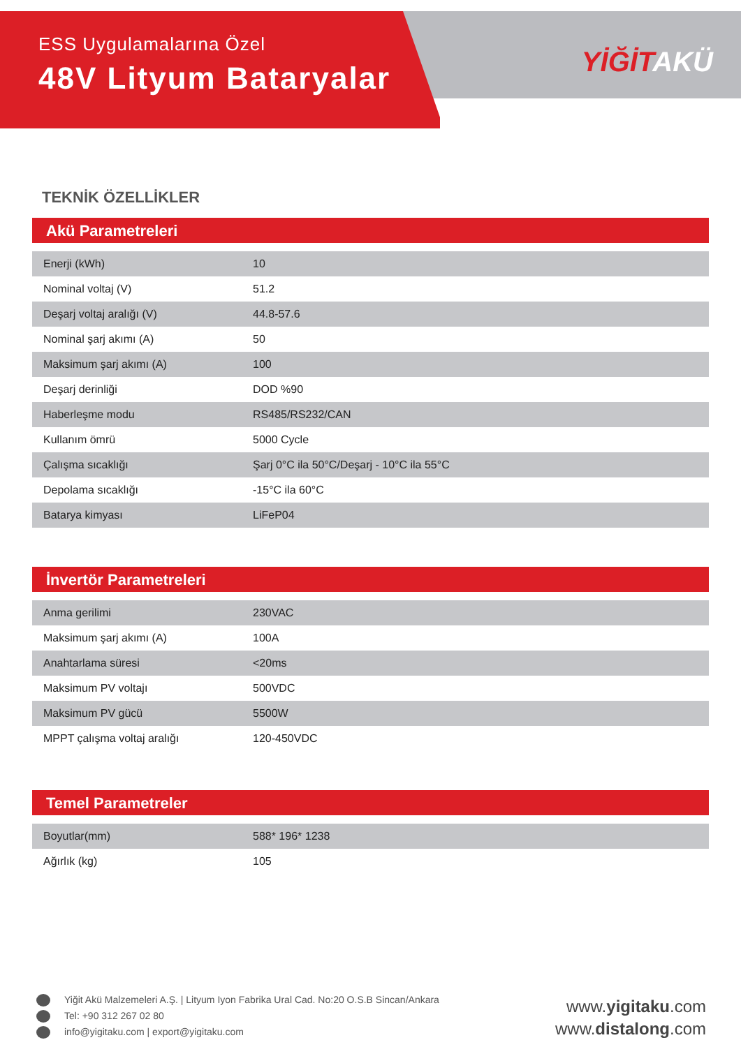ESS Uygulamalarına Özel
48V Lityum Bataryalar
YİĞİTAKÜ
TEKNİK ÖZELLİKLER
Akü Parametreleri
| Enerji (kWh) | 10 |
| Nominal voltaj (V) | 51.2 |
| Deşarj voltaj aralığı (V) | 44.8-57.6 |
| Nominal şarj akımı (A) | 50 |
| Maksimum şarj akımı (A) | 100 |
| Deşarj derinliği | DOD %90 |
| Haberleşme modu | RS485/RS232/CAN |
| Kullanım ömrü | 5000 Cycle |
| Çalışma sıcaklığı | Şarj 0°C ila 50°C/Deşarj - 10°C ila 55°C |
| Depolama sıcaklığı | -15°C ila 60°C |
| Batarya kimyası | LiFeP04 |
İnvertör Parametreleri
| Anma gerilimi | 230VAC |
| Maksimum şarj akımı (A) | 100A |
| Anahtarlama süresi | <20ms |
| Maksimum PV voltajı | 500VDC |
| Maksimum PV gücü | 5500W |
| MPPT çalışma voltaj aralığı | 120-450VDC |
Temel Parametreler
| Boyutlar(mm) | 588* 196* 1238 |
| Ağırlık (kg) | 105 |
Yiğit Akü Malzemeleri A.Ş. | Lityum Iyon Fabrika Ural Cad. No:20 O.S.B Sincan/Ankara
Tel: +90 312 267 02 80
info@yigitaku.com | export@yigitaku.com
www.yigitaku.com
www.distalong.com